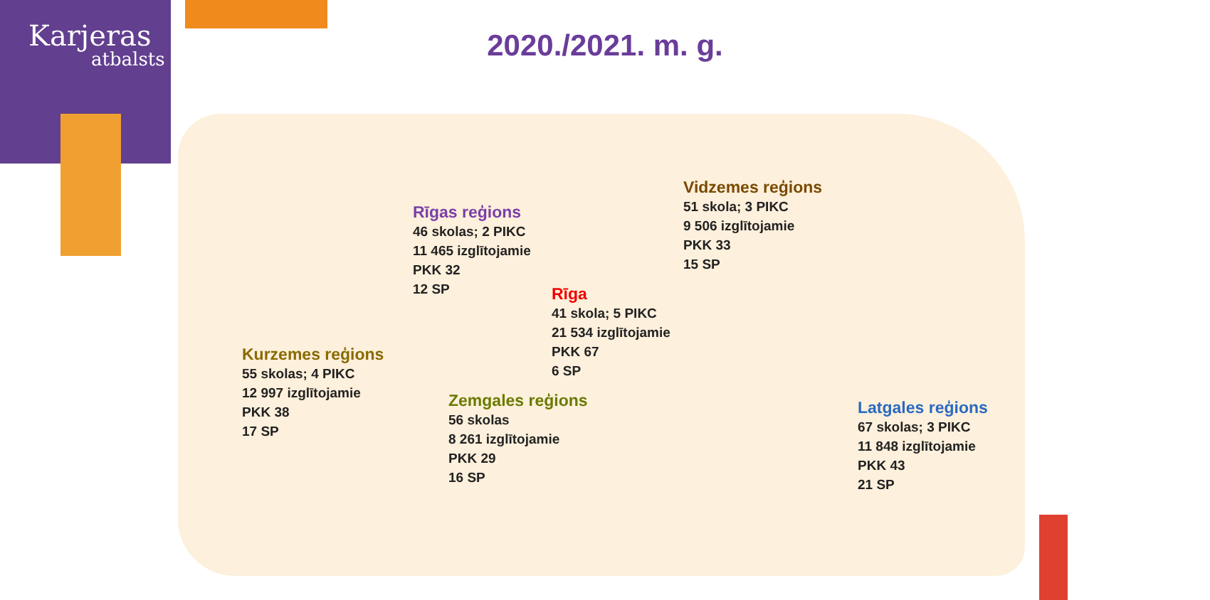Karjeras
atbalsts
2020./2021. m. g.
Rīgas reģions
46 skolas; 2 PIKC
11 465 izglītojamie
PKK 32
12 SP
Vidzemes reģions
51 skola; 3 PIKC
9 506 izglītojamie
PKK 33
15 SP
Rīga
41 skola; 5 PIKC
21 534 izglītojamie
PKK 67
6 SP
Kurzemes reģions
55 skolas; 4 PIKC
12 997 izglītojamie
PKK 38
17 SP
Zemgales reģions
56 skolas
8 261 izglītojamie
PKK 29
16 SP
Latgales reģions
67 skolas; 3 PIKC
11 848 izglītojamie
PKK 43
21 SP